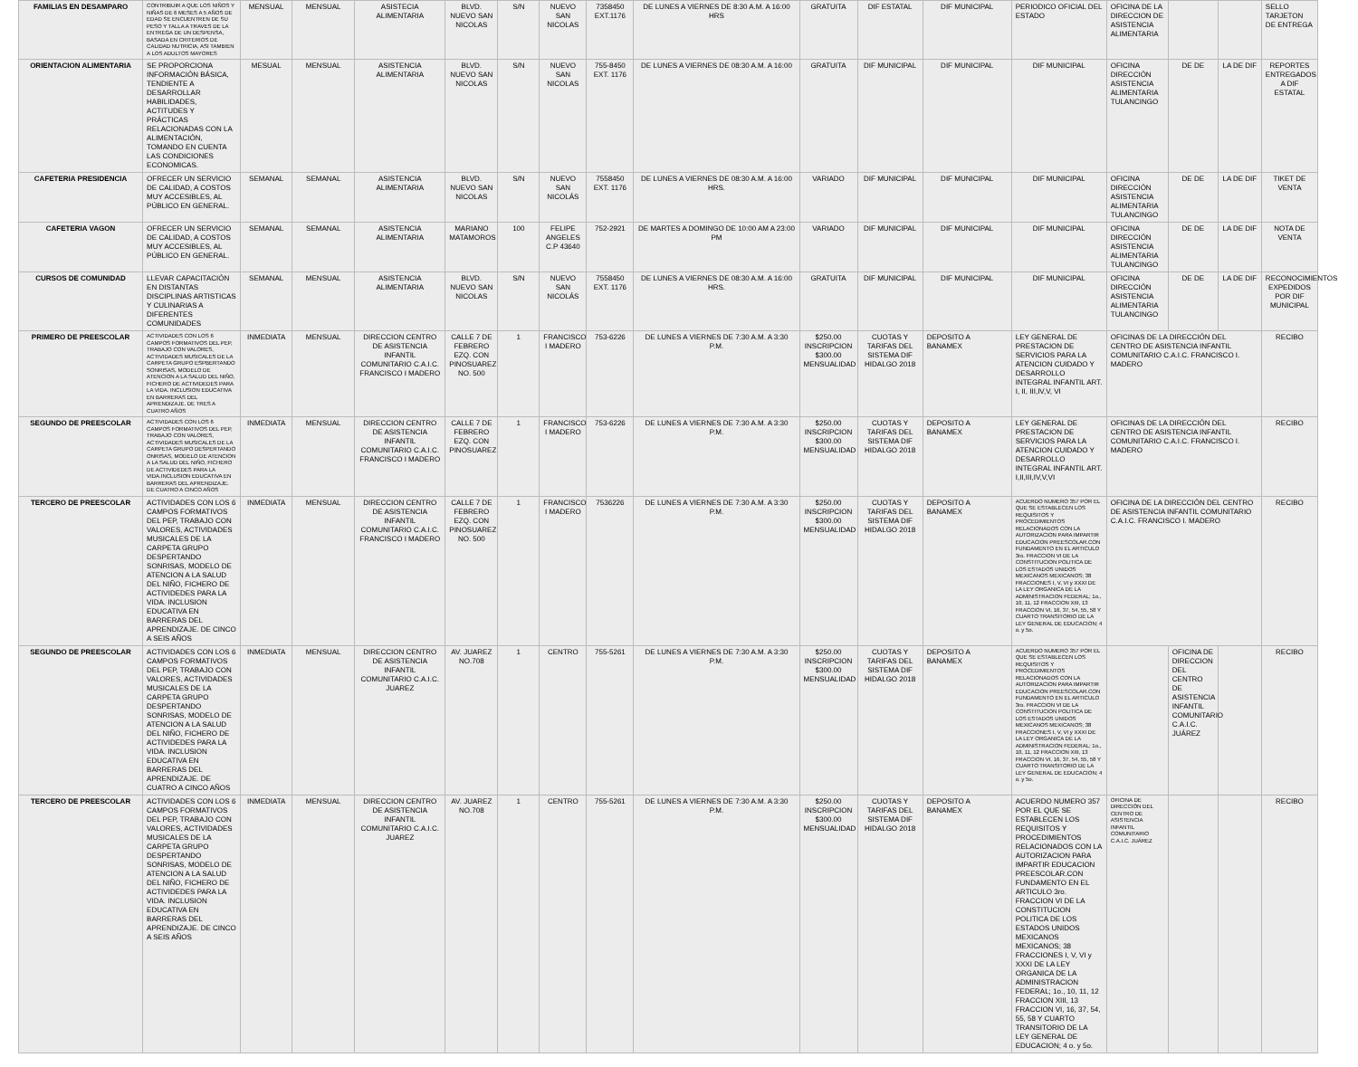| FAMILIAS EN DESAMPARO | CONTRIBUIR A QUE LOS NIÑOS Y NIÑAS DE 6 MESES A 5 AÑOS DE EDAD SE ENCUENTREN DE SU PESO Y TALLA A TRAVES DE LA ENTREGA DE UN DESPENSA, BASADA EN CRITERIOS DE CALIDAD NUTRICIA, ASI TAMBIEN A LOS ADULTOS MAYORES | MENSUAL | MENSUAL | ASISTECIA ALIMENTARIA | BLVD. NUEVO SAN NICOLAS | S/N | NUEVO SAN NICOLAS | 7358450 EXT.1176 | DE LUNES A VIERNES DE 8:30 A.M. A 16:00 HRS | GRATUITA | DIF ESTATAL | DIF MUNICIPAL | PERIODICO OFICIAL DEL ESTADO | OFICINA DE LA DIRECCION DE ASISTENCIA ALIMENTARIA | | | SELLO TARJETON DE ENTREGA |
| ORIENTACION ALIMENTARIA | SE PROPORCIONA INFORMACIÓN BÁSICA, TENDIENTE A DESARROLLAR HABILIDADES, ACTITUDES Y PRÁCTICAS RELACIONADAS CON LA ALIMENTACIÓN, TOMANDO EN CUENTA LAS CONDICIONES ECONOMICAS. | MESUAL | MENSUAL | ASISTENCIA ALIMENTARIA | BLVD. NUEVO SAN NICOLAS | S/N | NUEVO SAN NICOLAS | 755-8450 EXT. 1176 | DE LUNES A VIERNES DE 08:30 A.M. A 16:00 | GRATUITA | DIF MUNICIPAL | DIF MUNICIPAL | DIF MUNICIPAL | OFICINA DIRECCIÓN ASISTENCIA ALIMENTARIA TULANCINGO | DE DE | LA DE DIF | REPORTES ENTREGADOS A DIF ESTATAL |
| CAFETERIA PRESIDENCIA | OFRECER UN SERVICIO DE CALIDAD, A COSTOS MUY ACCESIBLES, AL PÚBLICO EN GENERAL. | SEMANAL | SEMANAL | ASISTENCIA ALIMENTARIA | BLVD. NUEVO SAN NICOLAS | S/N | NUEVO SAN NICOLÁS | 7558450 EXT. 1176 | DE LUNES A VIERNES DE 08:30 A.M. A 16:00 HRS. | VARIADO | DIF MUNICIPAL | DIF MUNICIPAL | DIF MUNICIPAL | OFICINA DIRECCIÓN ASISTENCIA ALIMENTARIA TULANCINGO | DE DE | LA DE DIF | TIKET DE VENTA |
| CAFETERIA VAGON | OFRECER UN SERVICIO DE CALIDAD, A COSTOS MUY ACCESIBLES, AL PÚBLICO EN GENERAL. | SEMANAL | SEMANAL | ASISTENCIA ALIMENTARIA | MARIANO MATAMOROS | 100 | FELIPE ANGELES C.P 43640 | 752-2921 | DE MARTES A DOMINGO DE 10:00 AM A 23:00 PM | VARIADO | DIF MUNICIPAL | DIF MUNICIPAL | DIF MUNICIPAL | OFICINA DIRECCIÓN ASISTENCIA ALIMENTARIA TULANCINGO | DE DE | LA DE DIF | NOTA DE VENTA |
| CURSOS DE COMUNIDAD | LLEVAR CAPACITACIÓN EN DISTANTAS DISCIPLINAS ARTISTICAS Y CULINARIAS A DIFERENTES COMUNIDADES | SEMANAL | MENSUAL | ASISTENCIA ALIMENTARIA | BLVD. NUEVO SAN NICOLAS | S/N | NUEVO SAN NICOLÁS | 7558450 EXT. 1176 | DE LUNES A VIERNES DE 08:30 A.M. A 16:00 HRS. | GRATUITA | DIF MUNICIPAL | DIF MUNICIPAL | DIF MUNICIPAL | OFICINA DIRECCIÓN ASISTENCIA ALIMENTARIA TULANCINGO | DE DE | LA DE DIF | RECONOCIMIENTOS EXPEDIDOS POR DIF MUNICIPAL |
| PRIMERO DE PREESCOLAR | ACTIVIDADES CON LOS 6 CAMPOS FORMATIVOS DEL PEP, TRABAJO CON VALORES, ACTIVIDADES MUSICALES DE LA CARPETA GRUPO ESPBERTANDO SONRISAS, MODELO DE ATENCION A LA SALUD DEL NIÑO, FICHERO DE ACTIVIDEDES PARA LA VIDA. INCLUSION EDUCATIVA EN BARRERAS DEL APRENDIZAJE. DE TRES A CUATRO AÑOS | INMEDIATA | MENSUAL | DIRECCION CENTRO DE ASISTENCIA INFANTIL COMUNITARIO C.A.I.C. FRANCISCO I MADERO | CALLE 7 DE FEBRERO EZQ. CON PINOSUAREZ NO. 500 | 1 | FRANCISCO I MADERO | 753-6226 | DE LUNES A VIERNES DE 7:30 A.M. A 3:30 P.M. | $250.00 INSCRIPCION $300.00 MENSUALIDAD | CUOTAS Y TARIFAS DEL SISTEMA DIF HIDALGO 2018 | DEPOSITO A BANAMEX | LEY GENERAL DE PRESTACION DE SERVICIOS PARA LA ATENCION CUIDADO Y DESARROLLO INTEGRAL INFANTIL ART. I, II, III,IV,V, VI | OFICINAS DE LA DIRECCIÓN DEL CENTRO DE ASISTENCIA INFANTIL COMUNITARIO C.A.I.C. FRANCISCO I. MADERO | | | RECIBO |
| SEGUNDO DE PREESCOLAR | ACTIVIDADES CON LOS 6 CAMPOS FORMATIVOS DEL PEP, TRABAJO CON VALORES, ACTIVIDADES MUSICALES DE LA CARPETA GRUPO DESPERTANDO ONRISAS, MODELO DE ATENCION A LA SALUD DEL NIÑO, FICHERO DE ACTIVIDEDES PARA LA VIDA.INCLUSION EDUCATIVA EN BARRERAS DEL APRENDIZAJE. DE CUATRO A CINCO AÑOS | INMEDIATA | MENSUAL | DIRECCION CENTRO DE ASISTENCIA INFANTIL COMUNITARIO C.A.I.C. FRANCISCO I MADERO | CALLE 7 DE FEBRERO EZQ. CON PINOSUAREZ | 1 | FRANCISCO I MADERO | 753-6226 | DE LUNES A VIERNES DE 7:30 A.M. A 3:30 P.M. | $250.00 INSCRIPCION $300.00 MENSUALIDAD | CUOTAS Y TARIFAS DEL SISTEMA DIF HIDALGO 2018 | DEPOSITO A BANAMEX | LEY GENERAL DE PRESTACION DE SERVICIOS PARA LA ATENCION CUIDADO Y DESARROLLO INTEGRAL INFANTIL ART. I,II,III,IV,V,VI | OFICINAS DE LA DIRECCIÓN DEL CENTRO DE ASISTENCIA INFANTIL COMUNITARIO C.A.I.C. FRANCISCO I. MADERO | | | RECIBO |
| TERCERO DE PREESCOLAR | ACTIVIDADES CON LOS 6 CAMPOS FORMATIVOS DEL PEP, TRABAJO CON VALORES, ACTIVIDADES MUSICALES DE LA CARPETA GRUPO DESPERTANDO SONRISAS, MODELO DE ATENCION A LA SALUD DEL NIÑO, FICHERO DE ACTIVIDEDES PARA LA VIDA. INCLUSION EDUCATIVA EN BARRERAS DEL APRENDIZAJE. DE CINCO A SEIS AÑOS | INMEDIATA | MENSUAL | DIRECCION CENTRO DE ASISTENCIA INFANTIL COMUNITARIO C.A.I.C. FRANCISCO I MADERO | CALLE 7 DE FEBRERO EZQ. CON PINOSUAREZ NO. 500 | 1 | FRANCISCO I MADERO | 7536226 | DE LUNES A VIERNES DE 7:30 A.M. A 3:30 P.M. | $250.00 INSCRIPCION $300.00 MENSUALIDAD | CUOTAS Y TARIFAS DEL SISTEMA DIF HIDALGO 2018 | DEPOSITO A BANAMEX | ACUERDO NUMERO 357 POR EL QUE SE ESTABLECEN LOS REQUISITOS Y PROCEDIMIENTOS RELACIONADOS CON LA AUTORIZACION PARA IMPARTIR EDUCACION PREESCOLAR.CON FUNDAMENTO EN EL ARTICULO 3ro. FRACCION VI DE LA CONSTITUCION POLITICA DE LOS ESTADOS UNIDOS MEXICANOS MEXICANOS; 38 FRACCIONES I, V, VI y XXXI DE LA LEY ORGANICA DE LA ADMINISTRACION FEDERAL; 1o., 10, 11, 12 FRACCION XIII, 13 FRACCION VI, 16, 37, 54, 55, 58 Y CUARTO TRANSITORIO DE LA LEY GENERAL DE EDUCACION; 4 o. y 5o. | OFICINA DE LA DIRECCIÓN DEL CENTRO DE ASISTENCIA INFANTIL COMUNITARIO C.A.I.C. FRANCISCO I. MADERO | | | RECIBO |
| SEGUNDO DE PREESCOLAR | ACTIVIDADES CON LOS 6 CAMPOS FORMATIVOS DEL PEP, TRABAJO CON VALORES, ACTIVIDADES MUSICALES DE LA CARPETA GRUPO DESPERTANDO SONRISAS, MODELO DE ATENCION A LA SALUD DEL NIÑO, FICHERO DE ACTIVIDEDES PARA LA VIDA. INCLUSION EDUCATIVA EN BARRERAS DEL APRENDIZAJE. DE CUATRO A CINCO AÑOS | INMEDIATA | MENSUAL | DIRECCION CENTRO DE ASISTENCIA INFANTIL COMUNITARIO C.A.I.C. JUAREZ | AV. JUAREZ NO.708 | 1 | CENTRO | 755-5261 | DE LUNES A VIERNES DE 7:30 A.M. A 3:30 P.M. | $250.00 INSCRIPCION $300.00 MENSUALIDAD | CUOTAS Y TARIFAS DEL SISTEMA DIF HIDALGO 2018 | DEPOSITO A BANAMEX | ACUERDO NUMERO 357 POR EL QUE SE ESTABLECEN LOS REQUISITOS Y PROCEDIMIENTOS RELACIONADOS CON LA AUTORIZACION PARA IMPARTIR EDUCACION PREESCOLAR.CON FUNDAMENTO EN EL ARTICULO 3ro. FRACCION VI DE LA CONSTITUCION POLITICA DE LOS ESTADOS UNIDOS MEXICANOS MEXICANOS; 38 FRACCIONES I, V, VI y XXXI DE LA LEY ORGANICA DE LA ADMINISTRACION FEDERAL; 1o., 10, 11, 12 FRACCION XIII, 13 FRACCION VI, 16, 37, 54, 55, 58 Y CUARTO TRANSITORIO DE LA LEY GENERAL DE EDUCACION; 4 o. y 5o. | | OFICINA DE DIRECCION DEL CENTRO DE ASISTENCIA INFANTIL COMUNITARIO C.A.I.C. JUÁREZ | | RECIBO |
| TERCERO DE PREESCOLAR | ACTIVIDADES CON LOS 6 CAMPOS FORMATIVOS DEL PEP, TRABAJO CON VALORES, ACTIVIDADES MUSICALES DE LA CARPETA GRUPO DESPERTANDO SONRISAS, MODELO DE ATENCION A LA SALUD DEL NIÑO, FICHERO DE ACTIVIDEDES PARA LA VIDA. INCLUSION EDUCATIVA EN BARRERAS DEL APRENDIZAJE. DE CINCO A SEIS AÑOS | INMEDIATA | MENSUAL | DIRECCION CENTRO DE ASISTENCIA INFANTIL COMUNITARIO C.A.I.C. JUAREZ | AV. JUAREZ NO.708 | 1 | CENTRO | 755-5261 | DE LUNES A VIERNES DE 7:30 A.M. A 3:30 P.M. | $250.00 INSCRIPCION $300.00 MENSUALIDAD | CUOTAS Y TARIFAS DEL SISTEMA DIF HIDALGO 2018 | DEPOSITO A BANAMEX | ACUERDO NUMERO 357 POR EL QUE SE ESTABLECEN LOS REQUISITOS Y PROCEDIMIENTOS RELACIONADOS CON LA AUTORIZACION PARA IMPARTIR EDUCACION PREESCOLAR.CON FUNDAMENTO EN EL ARTICULO 3ro. FRACCION VI DE LA CONSTITUCION POLITICA DE LOS ESTADOS UNIDOS MEXICANOS MEXICANOS; 38 FRACCIONES I, V, VI y XXXI DE LA LEY ORGANICA DE LA ADMINISTRACION FEDERAL; 1o., 10, 11, 12 FRACCION XIII, 13 FRACCION VI, 16, 37, 54, 55, 58 Y CUARTO TRANSITORIO DE LA LEY GENERAL DE EDUCACION; 4 o. y 5o. | OFICINA DE DIRECCIÓN DEL CENTRO DE ASISTENCIA INFANTIL COMUNITARIO C.A.I.C. JUÁREZ | | | RECIBO |